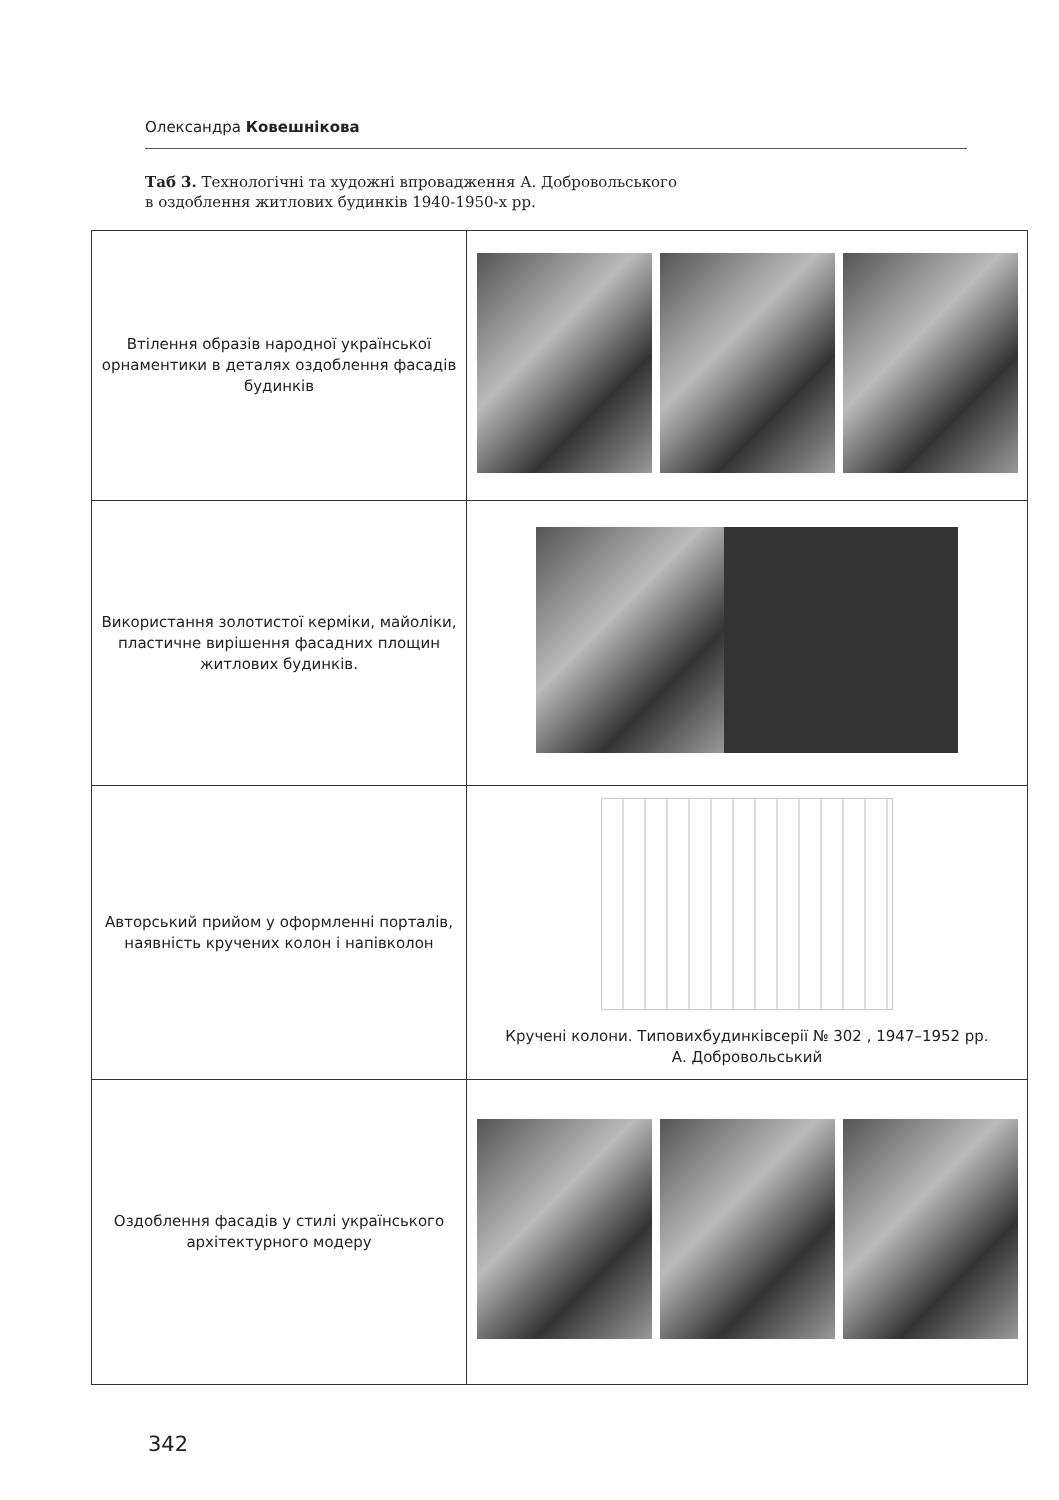Олександра Ковешнікова
Таб 3. Технологічні та художні впровадження А. Добровольського
в оздоблення житлових будинків 1940-1950-х рр.
| Втілення образів народної української орнаментики в деталях оздоблення фасадів будинків | |
| Використання золотистої керміки, майоліки, пластичне вирішення фасадних площин житлових будинків. | |
| Авторський прийом у оформленні порталів, наявність кручених колон і напівколон | Кручені колони. Типовихбудинківсерії № 302 , 1947–1952 рр. А. Добровольський |
| Оздоблення фасадів у стилі українського архітектурного модеру | |
342